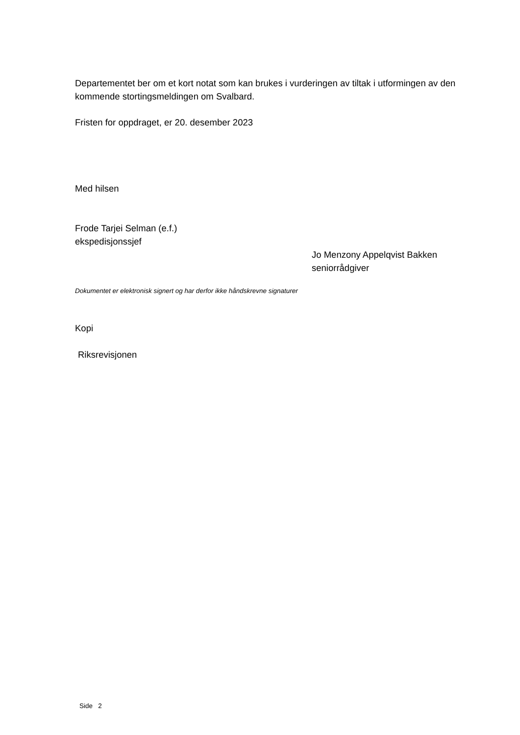Departementet ber om et kort notat som kan brukes i vurderingen av tiltak i utformingen av den kommende stortingsmeldingen om Svalbard.
Fristen for oppdraget, er 20. desember 2023
Med hilsen
Frode Tarjei Selman (e.f.)
ekspedisjonssjef
Jo Menzony Appelqvist Bakken
seniorrådgiver
Dokumentet er elektronisk signert og har derfor ikke håndskrevne signaturer
Kopi
Riksrevisjonen
Side 2